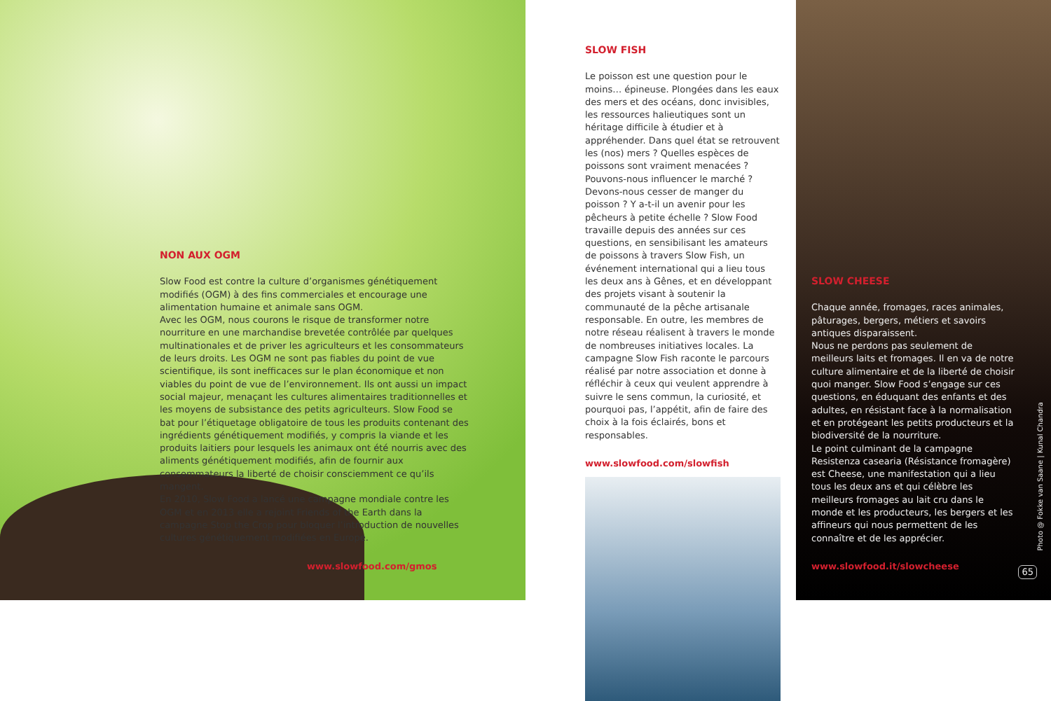NON AUX OGM
Slow Food est contre la culture d’organismes génétiquement modifiés (OGM) à des fins commerciales et encourage une alimentation humaine et animale sans OGM.
Avec les OGM, nous courons le risque de transformer notre nourriture en une marchandise brevetée contrôlée par quelques multinationales et de priver les agriculteurs et les consommateurs de leurs droits. Les OGM ne sont pas fiables du point de vue scientifique, ils sont inefficaces sur le plan économique et non viables du point de vue de l’environnement. Ils ont aussi un impact social majeur, menaçant les cultures alimentaires traditionnelles et les moyens de subsistance des petits agriculteurs. Slow Food se bat pour l’étiquetage obligatoire de tous les produits contenant des ingrédients génétiquement modifiés, y compris la viande et les produits laitiers pour lesquels les animaux ont été nourris avec des aliments génétiquement modifiés, afin de fournir aux consommateurs la liberté de choisir consciemment ce qu’ils mangent.
En 2010, Slow Food a lancé une campagne mondiale contre les OGM et en 2013 elle a rejoint Friends of the Earth dans la campagne Stop the Crop pour bloquer l’introduction de nouvelles cultures génétiquement modifiées en Europe.
www.slowfood.com/gmos
SLOW FISH
Le poisson est une question pour le moins… épineuse. Plongées dans les eaux des mers et des océans, donc invisibles, les ressources halieutiques sont un héritage difficile à étudier et à appréhender. Dans quel état se retrouvent les (nos) mers ? Quelles espèces de poissons sont vraiment menacées ? Pouvons-nous influencer le marché ? Devons-nous cesser de manger du poisson ? Y a-t-il un avenir pour les pêcheurs à petite échelle ? Slow Food travaille depuis des années sur ces questions, en sensibilisant les amateurs de poissons à travers Slow Fish, un événement international qui a lieu tous les deux ans à Gênes, et en développant des projets visant à soutenir la communauté de la pêche artisanale responsable. En outre, les membres de notre réseau réalisent à travers le monde de nombreuses initiatives locales. La campagne Slow Fish raconte le parcours réalisé par notre association et donne à réfléchir à ceux qui veulent apprendre à suivre le sens commun, la curiosité, et pourquoi pas, l’appétit, afin de faire des choix à la fois éclairés, bons et responsables.
www.slowfood.com/slowfish
SLOW CHEESE
Chaque année, fromages, races animales, pâturages, bergers, métiers et savoirs antiques disparaissent.
Nous ne perdons pas seulement de meilleurs laits et fromages. Il en va de notre culture alimentaire et de la liberté de choisir quoi manger. Slow Food s’engage sur ces questions, en éduquant des enfants et des adultes, en résistant face à la normalisation et en protégeant les petits producteurs et la biodiversité de la nourriture.
Le point culminant de la campagne Resistenza casearia (Résistance fromagère) est Cheese, une manifestation qui a lieu tous les deux ans et qui célèbre les meilleurs fromages au lait cru dans le monde et les producteurs, les bergers et les affineurs qui nous permettent de les connaître et de les apprécier.
www.slowfood.it/slowcheese
Photo @ Fokke van Saane | Kunal Chandra
65